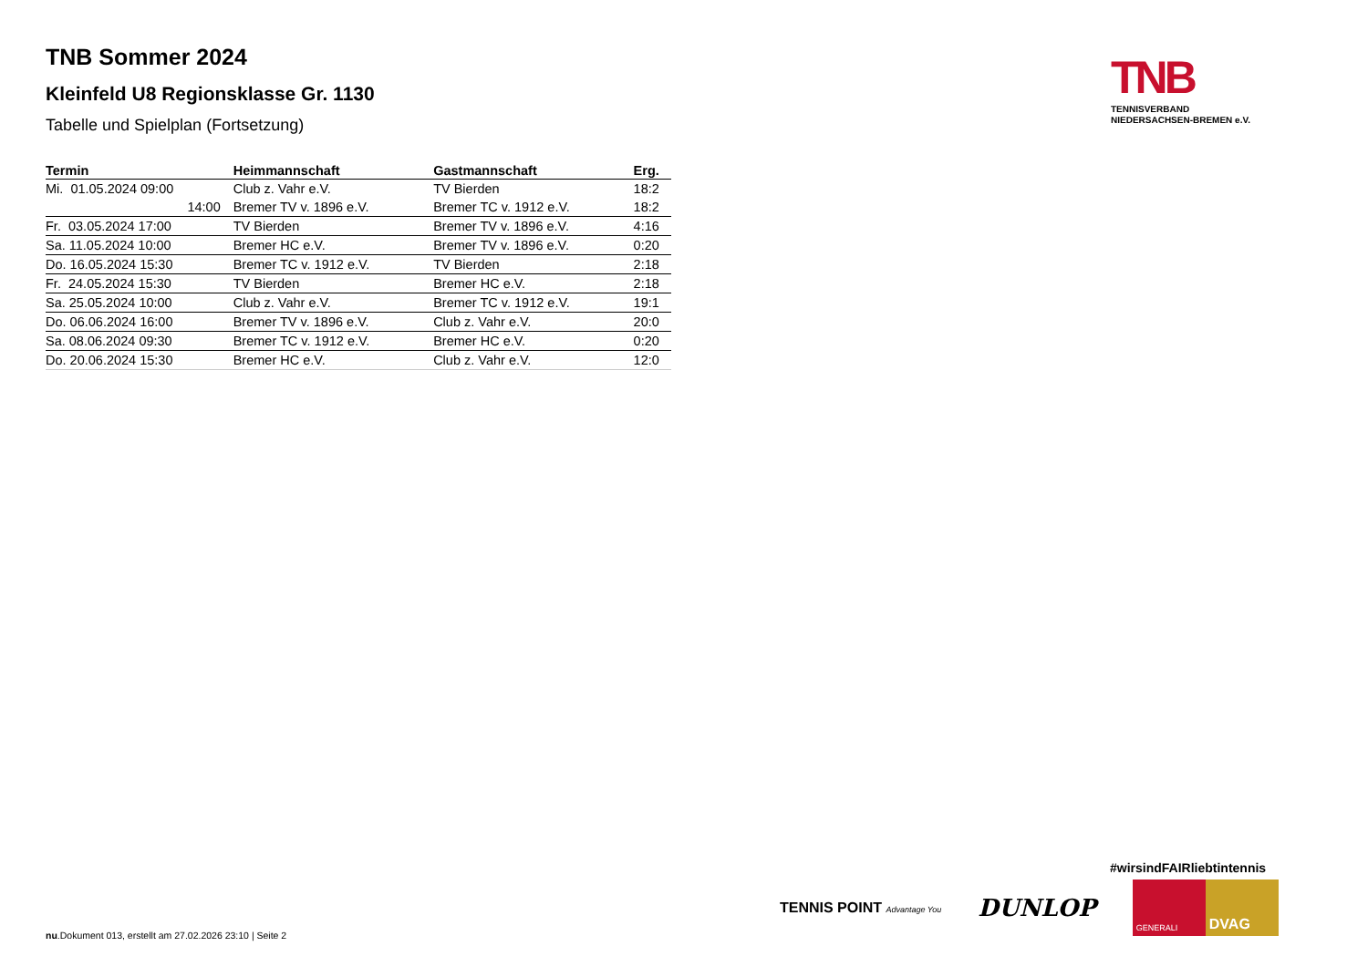TNB Sommer 2024
Kleinfeld U8 Regionsklasse Gr. 1130
Tabelle und Spielplan (Fortsetzung)
TNB
TENNISVERBAND
NIEDERSACHSEN-BREMEN e.V.
| Termin | Heimmannschaft | Gastmannschaft | Erg. |
| --- | --- | --- | --- |
| Mi. 01.05.2024 09:00 | Club z. Vahr e.V. | TV Bierden | 18:2 |
| 14:00 | Bremer TV v. 1896 e.V. | Bremer TC v. 1912 e.V. | 18:2 |
| Fr. 03.05.2024 17:00 | TV Bierden | Bremer TV v. 1896 e.V. | 4:16 |
| Sa. 11.05.2024 10:00 | Bremer HC e.V. | Bremer TV v. 1896 e.V. | 0:20 |
| Do. 16.05.2024 15:30 | Bremer TC v. 1912 e.V. | TV Bierden | 2:18 |
| Fr. 24.05.2024 15:30 | TV Bierden | Bremer HC e.V. | 2:18 |
| Sa. 25.05.2024 10:00 | Club z. Vahr e.V. | Bremer TC v. 1912 e.V. | 19:1 |
| Do. 06.06.2024 16:00 | Bremer TV v. 1896 e.V. | Club z. Vahr e.V. | 20:0 |
| Sa. 08.06.2024 09:30 | Bremer TC v. 1912 e.V. | Bremer HC e.V. | 0:20 |
| Do. 20.06.2024 15:30 | Bremer HC e.V. | Club z. Vahr e.V. | 12:0 |
#wirsindFAIRliebtintennis
TENNIS POINT Advantage You
DUNLOP
GENERALI
DVAG
nu.Dokument 013, erstellt am 27.02.2026 23:10 | Seite 2